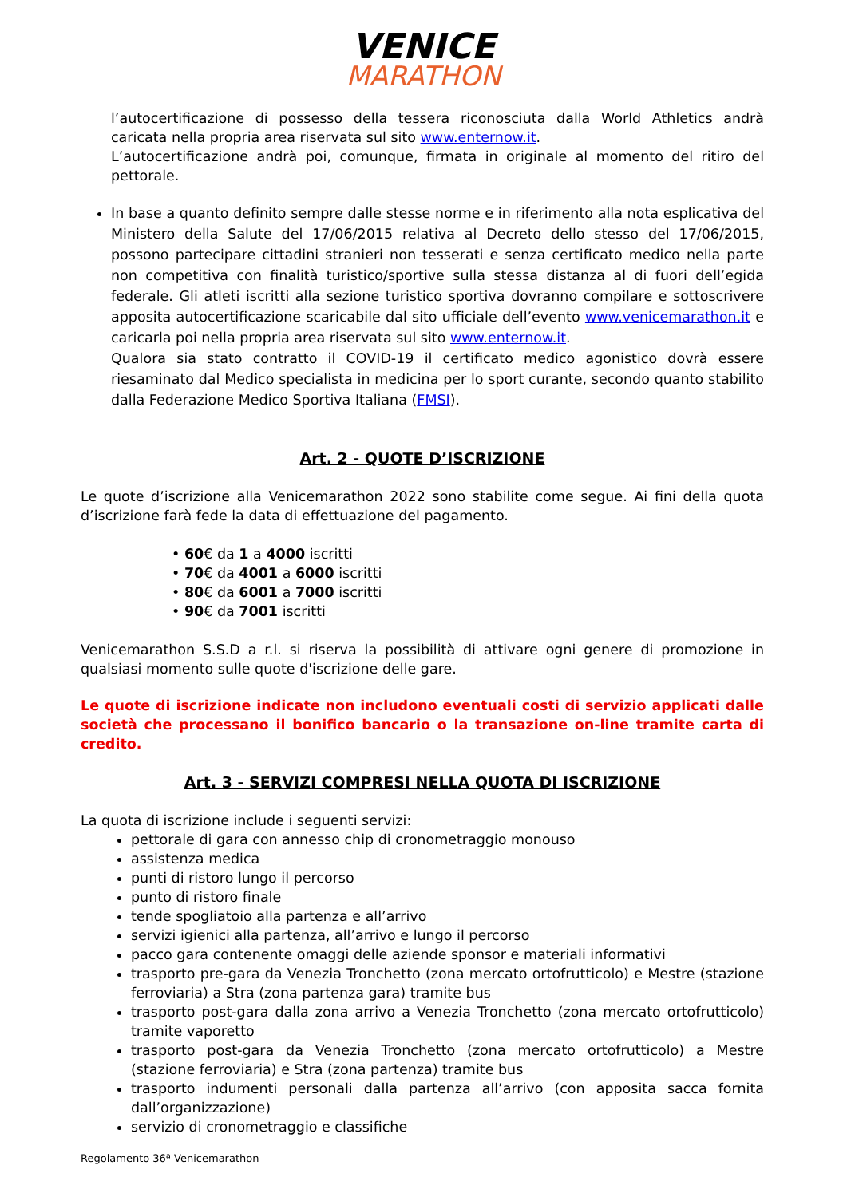VENICE
MARATHON
l’autocertificazione di possesso della tessera riconosciuta dalla World Athletics andrà caricata nella propria area riservata sul sito www.enternow.it.
L’autocertificazione andrà poi, comunque, firmata in originale al momento del ritiro del pettorale.
In base a quanto definito sempre dalle stesse norme e in riferimento alla nota esplicativa del Ministero della Salute del 17/06/2015 relativa al Decreto dello stesso del 17/06/2015, possono partecipare cittadini stranieri non tesserati e senza certificato medico nella parte non competitiva con finalità turistico/sportive sulla stessa distanza al di fuori dell’egida federale. Gli atleti iscritti alla sezione turistico sportiva dovranno compilare e sottoscrivere apposita autocertificazione scaricabile dal sito ufficiale dell’evento www.venicemarathon.it e caricarla poi nella propria area riservata sul sito www.enternow.it.
Qualora sia stato contratto il COVID-19 il certificato medico agonistico dovrà essere riesaminato dal Medico specialista in medicina per lo sport curante, secondo quanto stabilito dalla Federazione Medico Sportiva Italiana (FMSI).
Art. 2 - QUOTE D’ISCRIZIONE
Le quote d’iscrizione alla Venicemarathon 2022 sono stabilite come segue. Ai fini della quota d’iscrizione farà fede la data di effettuazione del pagamento.
• 60€ da 1 a 4000 iscritti
• 70€ da 4001 a 6000 iscritti
• 80€ da 6001 a 7000 iscritti
• 90€ da 7001 iscritti
Venicemarathon S.S.D a r.l. si riserva la possibilità di attivare ogni genere di promozione in qualsiasi momento sulle quote d'iscrizione delle gare.
Le quote di iscrizione indicate non includono eventuali costi di servizio applicati dalle società che processano il bonifico bancario o la transazione on-line tramite carta di credito.
Art. 3 - SERVIZI COMPRESI NELLA QUOTA DI ISCRIZIONE
La quota di iscrizione include i seguenti servizi:
pettorale di gara con annesso chip di cronometraggio monouso
assistenza medica
punti di ristoro lungo il percorso
punto di ristoro finale
tende spogliatoio alla partenza e all’arrivo
servizi igienici alla partenza, all’arrivo e lungo il percorso
pacco gara contenente omaggi delle aziende sponsor e materiali informativi
trasporto pre-gara da Venezia Tronchetto (zona mercato ortofrutticolo) e Mestre (stazione ferroviaria) a Stra (zona partenza gara) tramite bus
trasporto post-gara dalla zona arrivo a Venezia Tronchetto (zona mercato ortofrutticolo) tramite vaporetto
trasporto post-gara da Venezia Tronchetto (zona mercato ortofrutticolo) a Mestre (stazione ferroviaria) e Stra (zona partenza) tramite bus
trasporto indumenti personali dalla partenza all’arrivo (con apposita sacca fornita dall’organizzazione)
servizio di cronometraggio e classifiche
Regolamento 36ª Venicemarathon